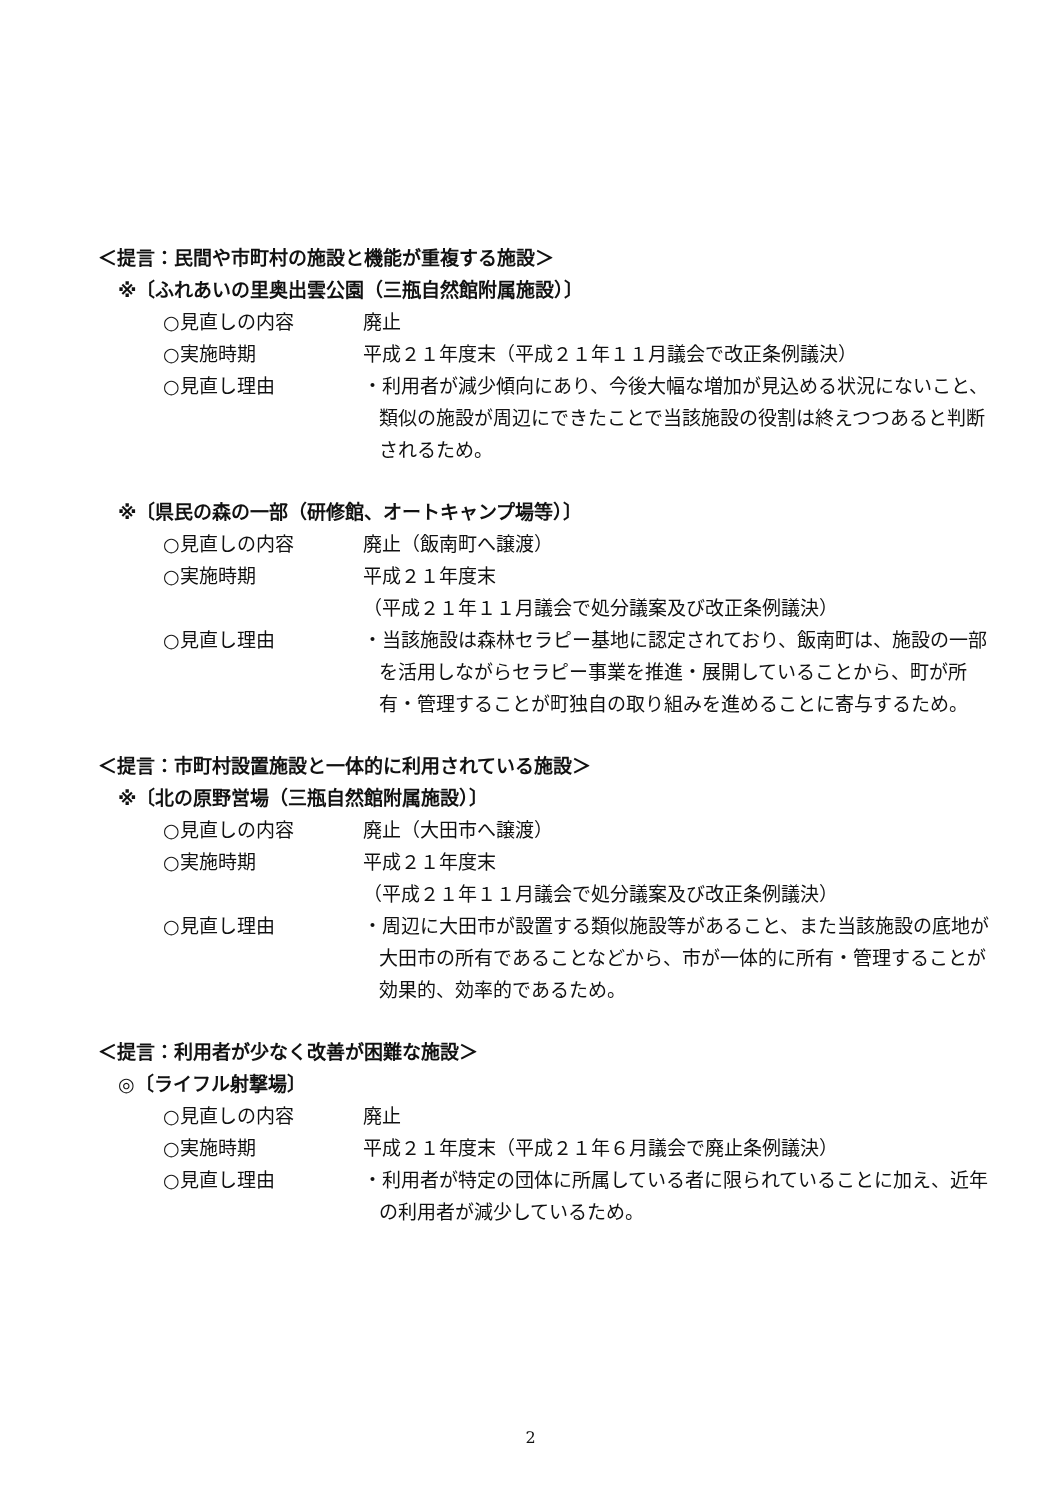＜提言：民間や市町村の施設と機能が重複する施設＞
※〔ふれあいの里奥出雲公園（三瓶自然館附属施設）〕
○見直しの内容 廃止
○実施時期 平成２１年度末（平成２１年１１月議会で改正条例議決）
○見直し理由 ・利用者が減少傾向にあり、今後大幅な増加が見込める状況にないこと、類似の施設が周辺にできたことで当該施設の役割は終えつつあると判断されるため。
※〔県民の森の一部（研修館、オートキャンプ場等）〕
○見直しの内容 廃止（飯南町へ譲渡）
○実施時期 平成２１年度末
（平成２１年１１月議会で処分議案及び改正条例議決）
○見直し理由 ・当該施設は森林セラピー基地に認定されており、飯南町は、施設の一部を活用しながらセラピー事業を推進・展開していることから、町が所有・管理することが町独自の取り組みを進めることに寄与するため。
＜提言：市町村設置施設と一体的に利用されている施設＞
※〔北の原野営場（三瓶自然館附属施設）〕
○見直しの内容 廃止（大田市へ譲渡）
○実施時期 平成２１年度末
（平成２１年１１月議会で処分議案及び改正条例議決）
○見直し理由 ・周辺に大田市が設置する類似施設等があること、また当該施設の底地が大田市の所有であることなどから、市が一体的に所有・管理することが効果的、効率的であるため。
＜提言：利用者が少なく改善が困難な施設＞
◎〔ライフル射撃場〕
○見直しの内容 廃止
○実施時期 平成２１年度末（平成２１年６月議会で廃止条例議決）
○見直し理由 ・利用者が特定の団体に所属している者に限られていることに加え、近年の利用者が減少しているため。
2